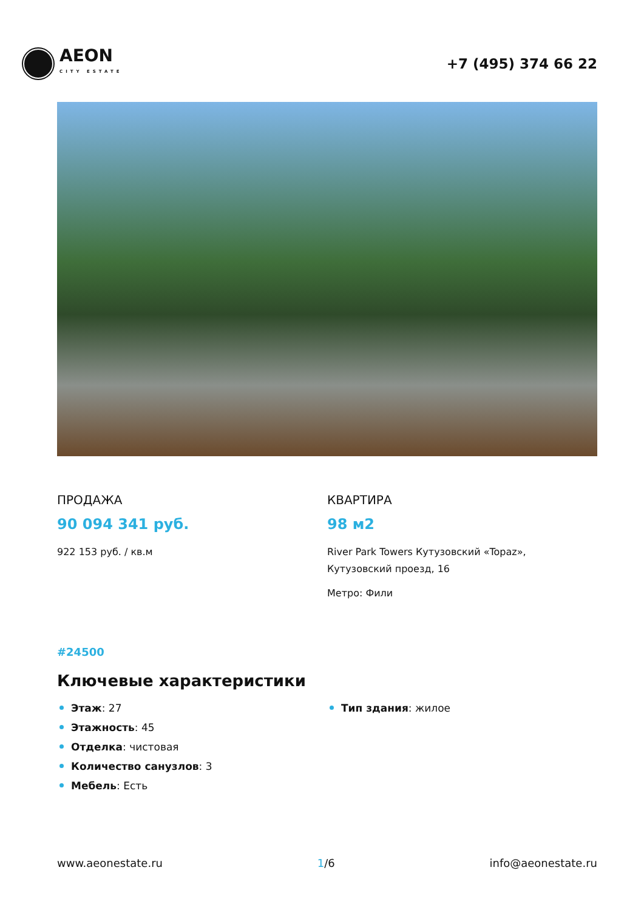AEON
CITY ESTATE
+7 (495) 374 66 22
ПРОДАЖА
90 094 341 руб.
922 153 руб. / кв.м
КВАРТИРА
98 м2
River Park Towers Кутузовский «Topaz»,
Кутузовский проезд, 16
Метро: Фили
#24500
Ключевые характеристики
Этаж: 27
Этажность: 45
Отделка: чистовая
Количество санузлов: 3
Мебель: Есть
Тип здания: жилое
www.aeonestate.ru 1/6 info@aeonestate.ru